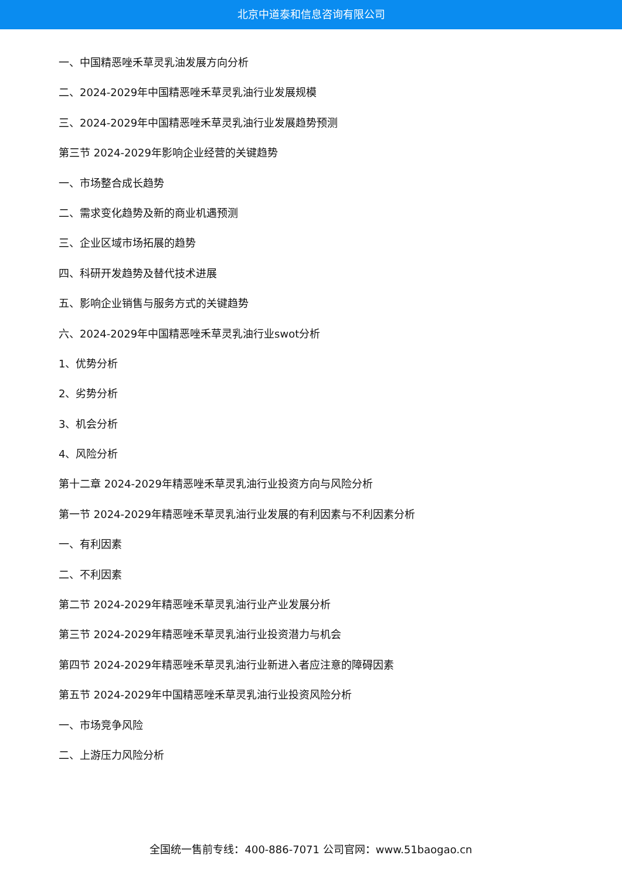北京中道泰和信息咨询有限公司
一、中国精恶唑禾草灵乳油发展方向分析
二、2024-2029年中国精恶唑禾草灵乳油行业发展规模
三、2024-2029年中国精恶唑禾草灵乳油行业发展趋势预测
第三节 2024-2029年影响企业经营的关键趋势
一、市场整合成长趋势
二、需求变化趋势及新的商业机遇预测
三、企业区域市场拓展的趋势
四、科研开发趋势及替代技术进展
五、影响企业销售与服务方式的关键趋势
六、2024-2029年中国精恶唑禾草灵乳油行业swot分析
1、优势分析
2、劣势分析
3、机会分析
4、风险分析
第十二章 2024-2029年精恶唑禾草灵乳油行业投资方向与风险分析
第一节 2024-2029年精恶唑禾草灵乳油行业发展的有利因素与不利因素分析
一、有利因素
二、不利因素
第二节 2024-2029年精恶唑禾草灵乳油行业产业发展分析
第三节 2024-2029年精恶唑禾草灵乳油行业投资潜力与机会
第四节 2024-2029年精恶唑禾草灵乳油行业新进入者应注意的障碍因素
第五节 2024-2029年中国精恶唑禾草灵乳油行业投资风险分析
一、市场竞争风险
二、上游压力风险分析
全国统一售前专线：400-886-7071 公司官网：www.51baogao.cn